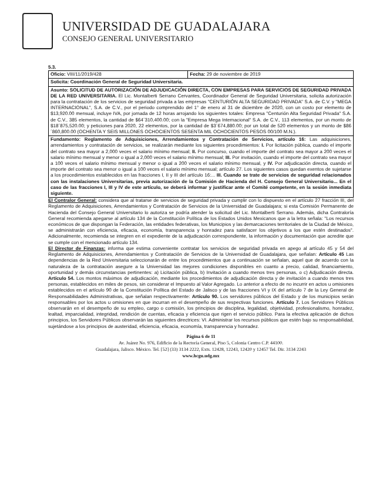UNIVERSIDAD DE GUADALAJARA
CONSEJO GENERAL UNIVERSITARIO
5.3.
| Oficio: VIII/11/2019/428 | Fecha: 29 de noviembre de 2019 |
| Solicita: Coordinación General de Seguridad Universitaria. | |
| Asunto: SOLICITUD DE AUTORIZACIÓN DE ADJUDICACIÓN DIRECTA, CON EMPRESAS PARA SERVICIOS DE SEGURIDAD PRIVADA DE LA RED UNIVERSITARIA. El Lic. Montalberti Serrano Cervantes, Coordinador General de Seguridad Universitaria, solicita autorización para la contratación de los servicios de seguridad privada a las empresas "CENTURIÓN ALTA SEGURIDAD PRIVADA" S.A. de C.V. y "MEGA INTERNACIONAL", S.A. de C.V., por el periodo comprendido del 1° de enero al 31 de diciembre de 2020, con un costo por elemento de $13,920.00 mensual, incluye IVA, por jornada de 12 horas arrojando los siguientes totales: Empresa "Centurión Alta Seguridad Privada" S.A. de C.V., 385 elementos, la cantidad de $64´310,400.00; con la "Empresa Mega Internacional" S.A. de C.V., 113 elementos, por un monto de $18´875,520.00; y peticiones para 2020, 22 elementos, por la cantidad de $3´674,880.00; por un total de 520 elementos y un monto de $86´860,800.00 (OCHENTA Y SEIS MILLONES OCHOCIENTOS SESENTA MIL OCHOCIENTOS PESOS 00/100 M.N.). | |
| Fundamento: Reglamento de Adquisiciones, Arrendamientos y Contratación de Servicios, artículo 16: Las adquisiciones, arrendamientos y contratación de servicios, se realizarán mediante los siguientes procedimientos: I. Por licitación pública, cuando el importe del contrato sea mayor a 2,000 veces el salario mínimo mensual; II. Por concurso, cuando el importe del contrato sea mayor a 200 veces el salario mínimo mensual y menor o igual a 2,000 veces el salario mínimo mensual; III. Por invitación, cuando el importe del contrato sea mayor a 100 veces el salario mínimo mensual y menor o igual a 200 veces el salario mínimo mensual, y IV. Por adjudicación directa, cuando el importe del contrato sea menor o igual a 100 veces el salario mínimo mensual; artículo 27. Los siguientes casos quedan exentos de sujetarse a los procedimientos establecidos en las fracciones I, II y III del artículo 16:... III. Cuando se trate de servicios de seguridad relacionados con las instalaciones Universitarias, previa autorización de la Comisión de Hacienda del H. Consejo General Universitario... En el caso de las fracciones I, III y IV de este artículo, se deberá informar y justificar ante el Comité competente, en la sesión inmediata siguiente. | |
El Contralor General: considera que al tratarse de servicios de seguridad privada y cumplir con lo dispuesto en el artículo 27 fracción III, del Reglamento de Adquisiciones, Arrendamientos y Contratación de Servicios de la Universidad de Guadalajara; si esta Comisión Permanente de Hacienda del Consejo General Universitario lo autoriza se podría atender la solicitud del Lic. Montalberti Serrano. Además, dicha Contraloría General recomienda apegarse al artículo 134 de la Constitución Política de los Estados Unidos Mexicanos que a la letra señala: "Los recursos económicos de que dispongan la Federación, las entidades federativas, los Municipios y las demarcaciones territoriales de la Ciudad de México, se administrarán con eficiencia, eficacia, economía, transparencia y honradez para satisfacer los objetivos a los que estén destinados". Adicionalmente, recomienda se integren en el expediente de la adjudicación correspondiente, la información y documentación que acredite que se cumple con el mencionado artículo 134.
El Director de Finanzas: informa que estima conveniente contratar los servicios de seguridad privada en apego al artículo 45 y 54 del Reglamento de Adquisiciones, Arrendamientos y Contratación de Servicios de la Universidad de Guadalajara, que señalan: Artículo 45 Las dependencias de la Red Universitaria seleccionarán de entre los procedimientos que a continuación se señalan, aquel que de acuerdo con la naturaleza de la contratación asegure a la Universidad las mejores condiciones disponibles en cuanto a precio, calidad, financiamiento, oportunidad y demás circunstancias pertinentes: a) Licitación pública, b) Invitación a cuando menos tres personas, o c) Adjudicación directa. Artículo 54. Los montos máximos de adjudicación, mediante los procedimientos de adjudicación directa y de invitación a cuando menos tres personas, establecidos en miles de pesos, sin considerar el Impuesto al Valor Agregado. Lo anterior a efecto de no incurrir en actos u omisiones establecidos en el artículo 90 de la Constitución Política del Estado de Jalisco y de las fracciones VI y IX del artículo 7 de la Ley General de Responsabilidades Administrativas, que señalan respectivamente: Artículo 90. Los servidores públicos del Estado y de los municipios serán responsables por los actos u omisiones en que incurran en el desempeño de sus respectivas funciones. Artículo 7. Los Servidores Públicos observarán en el desempeño de su empleo, cargo o comisión, los principios de disciplina, legalidad, objetividad, profesionalismo, honradez, lealtad, imparcialidad, integridad, rendición de cuentas, eficacia y eficiencia que rigen el servicio público. Para la efectiva aplicación de dichos principios, los Servidores Públicos observarán las siguientes directrices: VI. Administrar los recursos públicos que estén bajo su responsabilidad, sujetándose a los principios de austeridad, eficiencia, eficacia, economía, transparencia y honradez.
Página 6 de 11
Av. Juárez No. 976, Edificio de la Rectoría General, Piso 5, Colonia Centro C.P. 44100.
Guadalajara, Jalisco. México. Tel. [52] (33) 3134 2222, Exts. 12428, 12243, 12420 y 12457 Tel. Dir. 3134 2243
www.hcgu.udg.mx